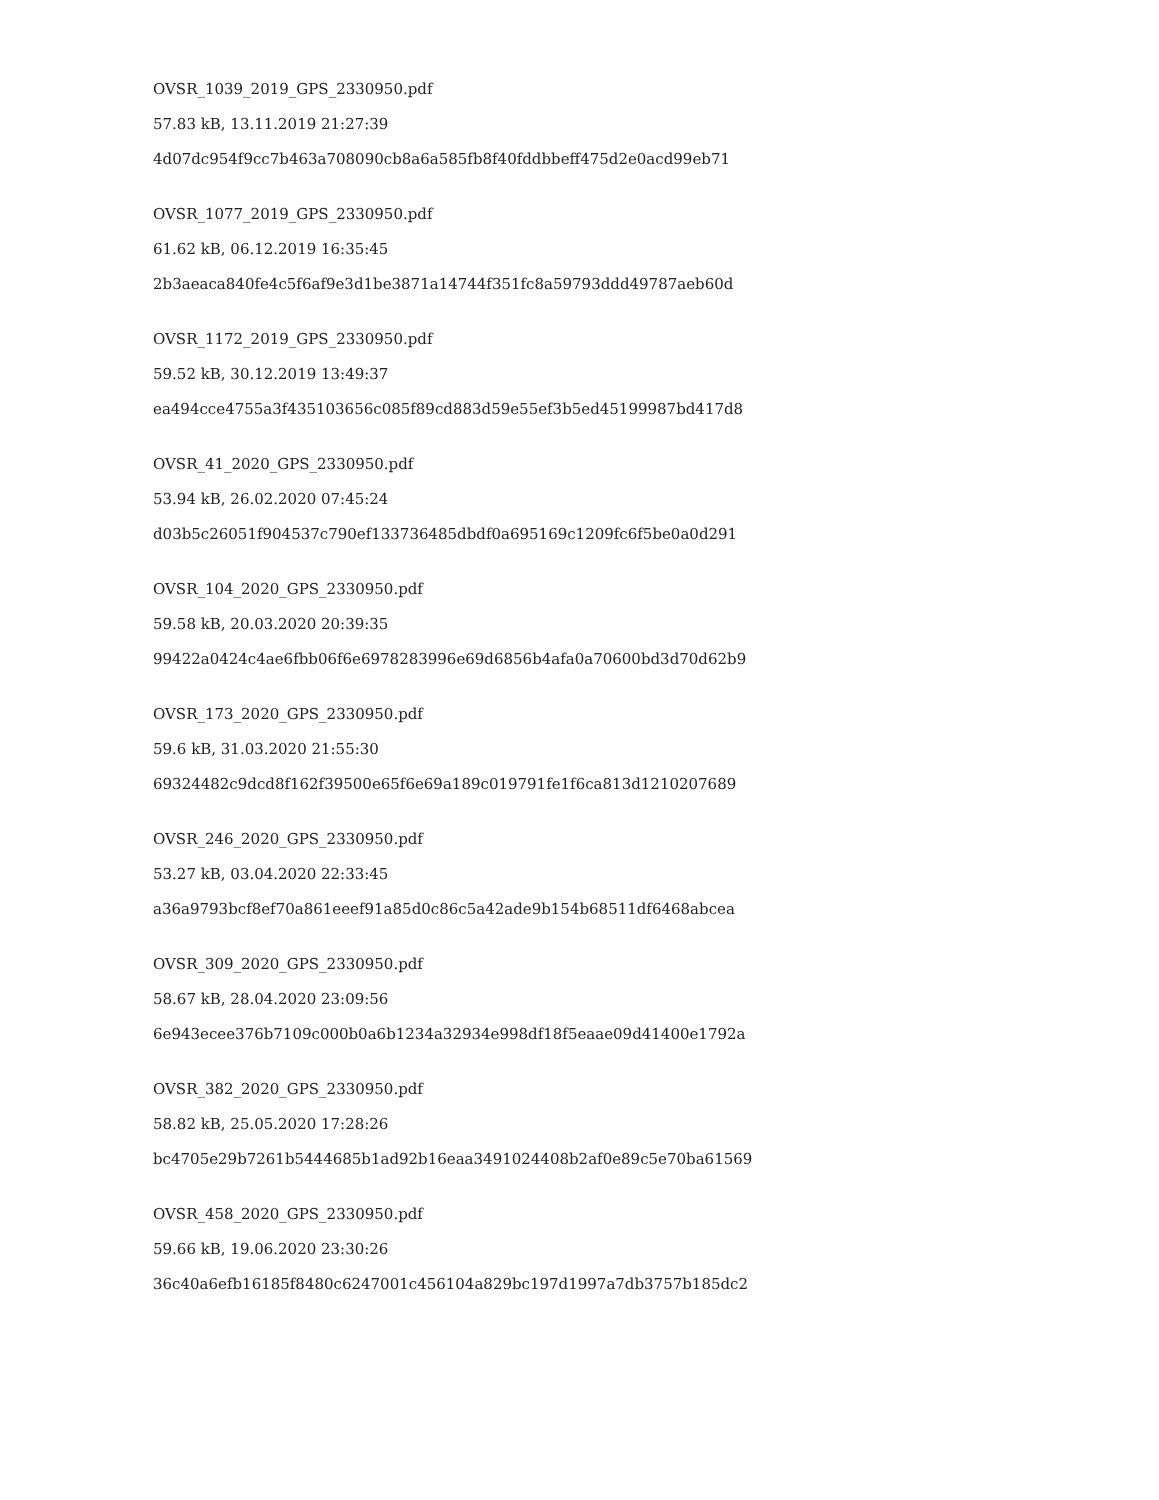OVSR_1039_2019_GPS_2330950.pdf
57.83 kB, 13.11.2019 21:27:39
4d07dc954f9cc7b463a708090cb8a6a585fb8f40fddbbeff475d2e0acd99eb71
OVSR_1077_2019_GPS_2330950.pdf
61.62 kB, 06.12.2019 16:35:45
2b3aeaca840fe4c5f6af9e3d1be3871a14744f351fc8a59793ddd49787aeb60d
OVSR_1172_2019_GPS_2330950.pdf
59.52 kB, 30.12.2019 13:49:37
ea494cce4755a3f435103656c085f89cd883d59e55ef3b5ed45199987bd417d8
OVSR_41_2020_GPS_2330950.pdf
53.94 kB, 26.02.2020 07:45:24
d03b5c26051f904537c790ef133736485dbdf0a695169c1209fc6f5be0a0d291
OVSR_104_2020_GPS_2330950.pdf
59.58 kB, 20.03.2020 20:39:35
99422a0424c4ae6fbb06f6e6978283996e69d6856b4afa0a70600bd3d70d62b9
OVSR_173_2020_GPS_2330950.pdf
59.6 kB, 31.03.2020 21:55:30
69324482c9dcd8f162f39500e65f6e69a189c019791fe1f6ca813d1210207689
OVSR_246_2020_GPS_2330950.pdf
53.27 kB, 03.04.2020 22:33:45
a36a9793bcf8ef70a861eeef91a85d0c86c5a42ade9b154b68511df6468abcea
OVSR_309_2020_GPS_2330950.pdf
58.67 kB, 28.04.2020 23:09:56
6e943ecee376b7109c000b0a6b1234a32934e998df18f5eaae09d41400e1792a
OVSR_382_2020_GPS_2330950.pdf
58.82 kB, 25.05.2020 17:28:26
bc4705e29b7261b5444685b1ad92b16eaa3491024408b2af0e89c5e70ba61569
OVSR_458_2020_GPS_2330950.pdf
59.66 kB, 19.06.2020 23:30:26
36c40a6efb16185f8480c6247001c456104a829bc197d1997a7db3757b185dc2